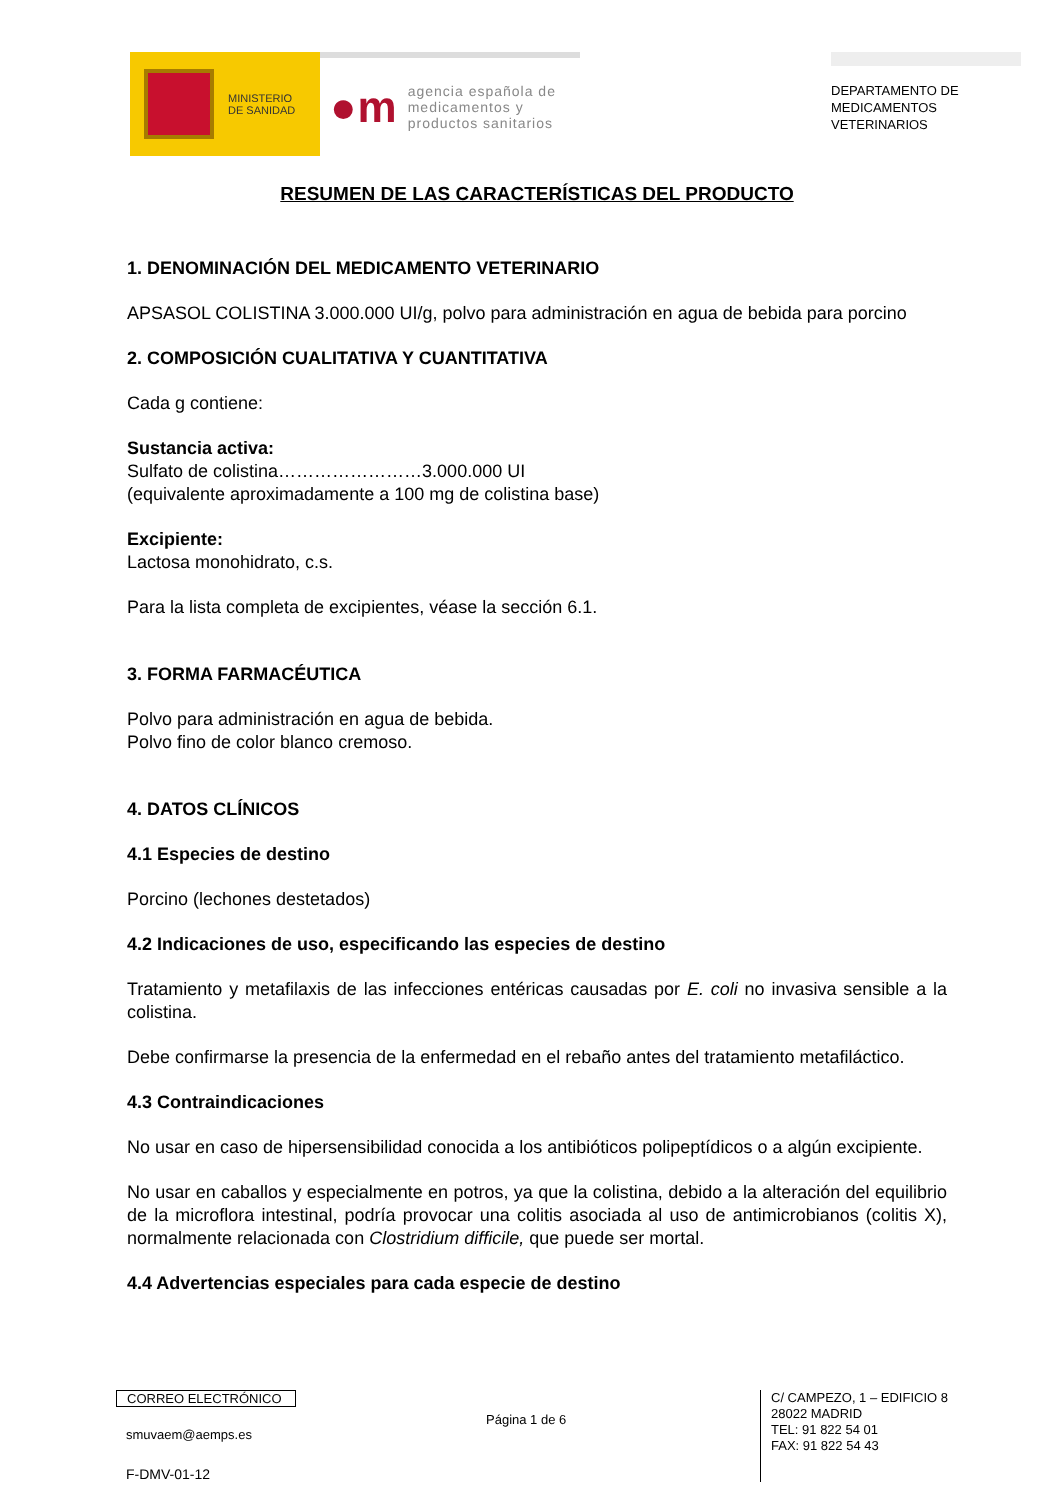MINISTERIO
DE SANIDAD
●m agencia española de
medicamentos y
productos sanitarios
DEPARTAMENTO DE
MEDICAMENTOS
VETERINARIOS
RESUMEN DE LAS CARACTERÍSTICAS DEL PRODUCTO
1. DENOMINACIÓN DEL MEDICAMENTO VETERINARIO
APSASOL COLISTINA 3.000.000 UI/g, polvo para administración en agua de bebida para porcino
2. COMPOSICIÓN CUALITATIVA Y CUANTITATIVA
Cada g contiene:
Sustancia activa:
Sulfato de colistina……………………3.000.000 UI
(equivalente aproximadamente a 100 mg de colistina base)
Excipiente:
Lactosa monohidrato, c.s.
Para la lista completa de excipientes, véase la sección 6.1.
3. FORMA FARMACÉUTICA
Polvo para administración en agua de bebida.
Polvo fino de color blanco cremoso.
4. DATOS CLÍNICOS
4.1 Especies de destino
Porcino (lechones destetados)
4.2 Indicaciones de uso, especificando las especies de destino
Tratamiento y metafilaxis de las infecciones entéricas causadas por E. coli no invasiva sensible a la colistina.
Debe confirmarse la presencia de la enfermedad en el rebaño antes del tratamiento metafiláctico.
4.3 Contraindicaciones
No usar en caso de hipersensibilidad conocida a los antibióticos polipeptídicos o a algún excipiente.
No usar en caballos y especialmente en potros, ya que la colistina, debido a la alteración del equilibrio de la microflora intestinal, podría provocar una colitis asociada al uso de antimicrobianos (colitis X), normalmente relacionada con Clostridium difficile, que puede ser mortal.
4.4 Advertencias especiales para cada especie de destino
CORREO ELECTRÓNICO
smuvaem@aemps.es
F-DMV-01-12
Página 1 de 6
C/ CAMPEZO, 1 – EDIFICIO 8
28022 MADRID
TEL: 91 822 54 01
FAX: 91 822 54 43